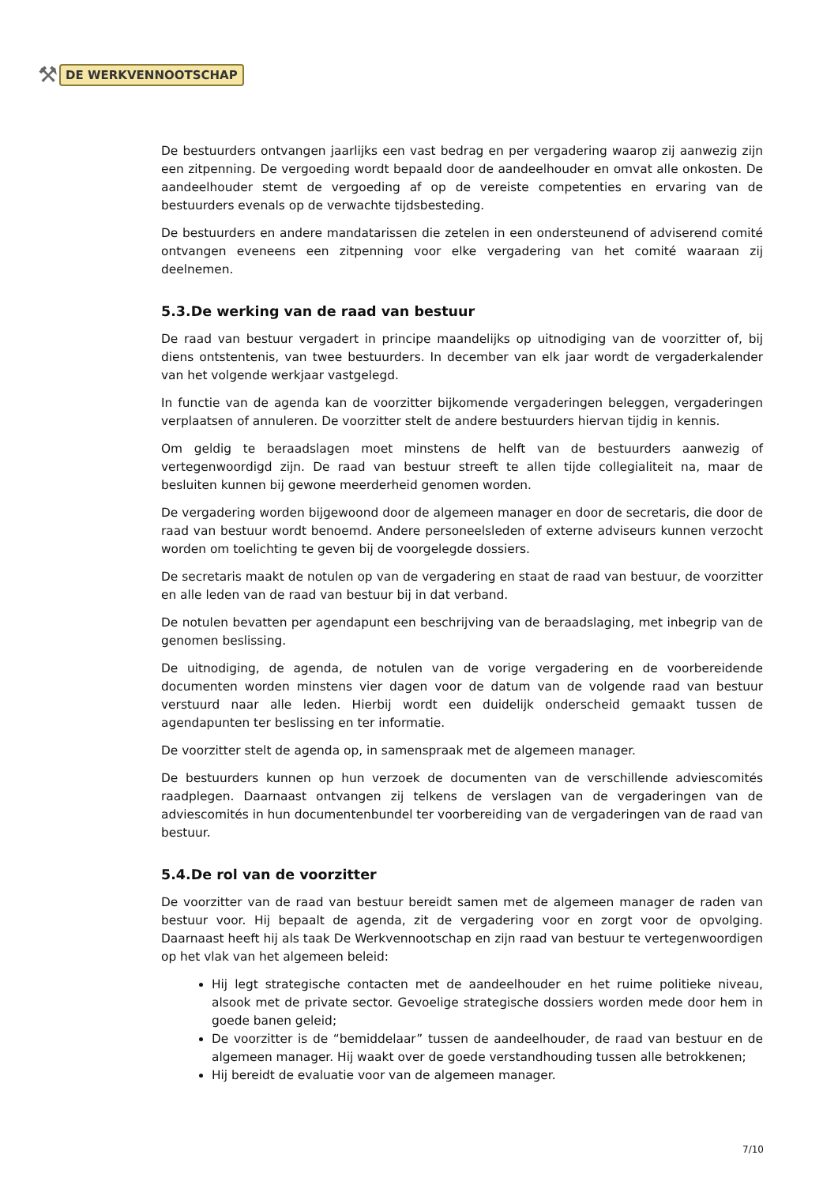⚒ DE WERKVENNOOTSCHAP
De bestuurders ontvangen jaarlijks een vast bedrag en per vergadering waarop zij aanwezig zijn een zitpenning. De vergoeding wordt bepaald door de aandeelhouder en omvat alle onkosten. De aandeelhouder stemt de vergoeding af op de vereiste competenties en ervaring van de bestuurders evenals op de verwachte tijdsbesteding.
De bestuurders en andere mandatarissen die zetelen in een ondersteunend of adviserend comité ontvangen eveneens een zitpenning voor elke vergadering van het comité waaraan zij deelnemen.
5.3.De werking van de raad van bestuur
De raad van bestuur vergadert in principe maandelijks op uitnodiging van de voorzitter of, bij diens ontstentenis, van twee bestuurders. In december van elk jaar wordt de vergaderkalender van het volgende werkjaar vastgelegd.
In functie van de agenda kan de voorzitter bijkomende vergaderingen beleggen, vergaderingen verplaatsen of annuleren. De voorzitter stelt de andere bestuurders hiervan tijdig in kennis.
Om geldig te beraadslagen moet minstens de helft van de bestuurders aanwezig of vertegenwoordigd zijn. De raad van bestuur streeft te allen tijde collegialiteit na, maar de besluiten kunnen bij gewone meerderheid genomen worden.
De vergadering worden bijgewoond door de algemeen manager en door de secretaris, die door de raad van bestuur wordt benoemd. Andere personeelsleden of externe adviseurs kunnen verzocht worden om toelichting te geven bij de voorgelegde dossiers.
De secretaris maakt de notulen op van de vergadering en staat de raad van bestuur, de voorzitter en alle leden van de raad van bestuur bij in dat verband.
De notulen bevatten per agendapunt een beschrijving van de beraadslaging, met inbegrip van de genomen beslissing.
De uitnodiging, de agenda, de notulen van de vorige vergadering en de voorbereidende documenten worden minstens vier dagen voor de datum van de volgende raad van bestuur verstuurd naar alle leden. Hierbij wordt een duidelijk onderscheid gemaakt tussen de agendapunten ter beslissing en ter informatie.
De voorzitter stelt de agenda op, in samenspraak met de algemeen manager.
De bestuurders kunnen op hun verzoek de documenten van de verschillende adviescomités raadplegen. Daarnaast ontvangen zij telkens de verslagen van de vergaderingen van de adviescomités in hun documentenbundel ter voorbereiding van de vergaderingen van de raad van bestuur.
5.4.De rol van de voorzitter
De voorzitter van de raad van bestuur bereidt samen met de algemeen manager de raden van bestuur voor. Hij bepaalt de agenda, zit de vergadering voor en zorgt voor de opvolging. Daarnaast heeft hij als taak De Werkvennootschap en zijn raad van bestuur te vertegenwoordigen op het vlak van het algemeen beleid:
Hij legt strategische contacten met de aandeelhouder en het ruime politieke niveau, alsook met de private sector. Gevoelige strategische dossiers worden mede door hem in goede banen geleid;
De voorzitter is de “bemiddelaar” tussen de aandeelhouder, de raad van bestuur en de algemeen manager. Hij waakt over de goede verstandhouding tussen alle betrokkenen;
Hij bereidt de evaluatie voor van de algemeen manager.
7/10